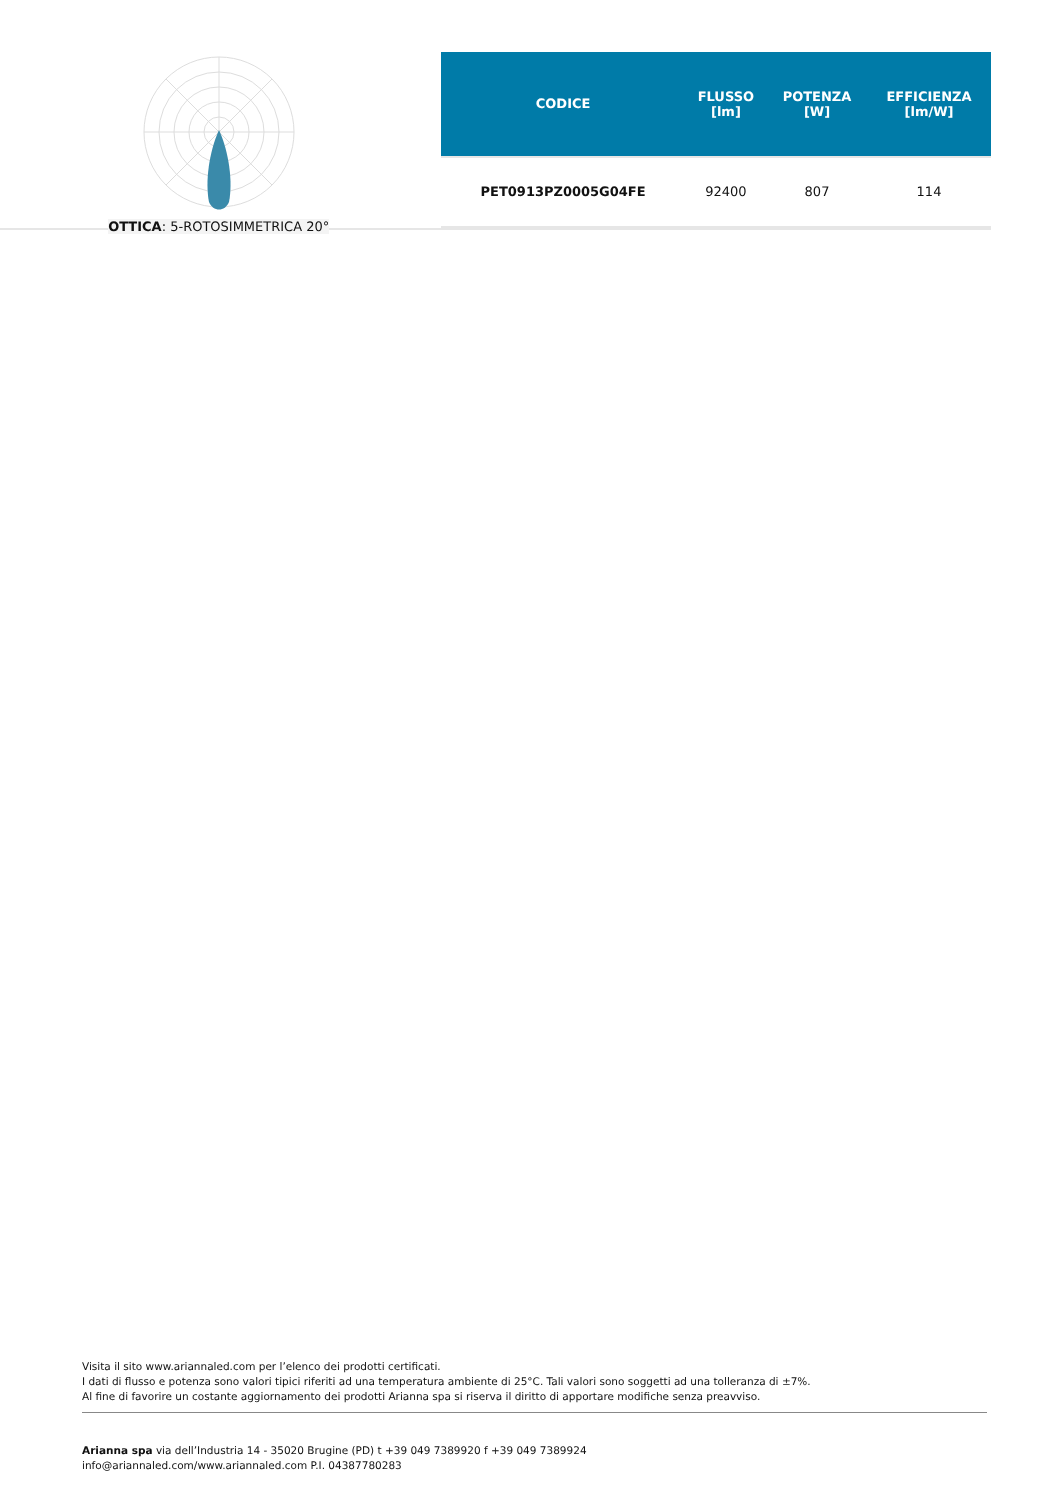OTTICA: 5-ROTOSIMMETRICA 20°
| CODICE | FLUSSO [lm] | POTENZA [W] | EFFICIENZA [lm/W] |
| --- | --- | --- | --- |
| PET0913PZ0005G04FE | 92400 | 807 | 114 |
Visita il sito www.ariannaled.com per l’elenco dei prodotti certificati.
I dati di flusso e potenza sono valori tipici riferiti ad una temperatura ambiente di 25°C. Tali valori sono soggetti ad una tolleranza di ±7%.
Al fine di favorire un costante aggiornamento dei prodotti Arianna spa si riserva il diritto di apportare modifiche senza preavviso.
Arianna spa via dell’Industria 14 - 35020 Brugine (PD) t +39 049 7389920 f +39 049 7389924
info@ariannaled.com/www.ariannaled.com P.I. 04387780283